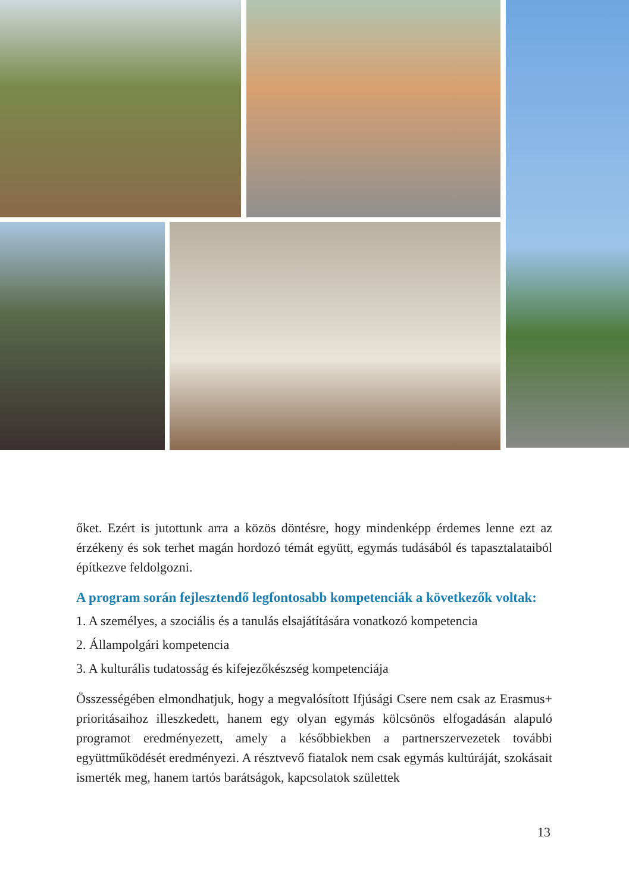őket. Ezért is jutottunk arra a közös döntésre, hogy mindenképp érdemes lenne ezt az érzékeny és sok terhet magán hordozó témát együtt, egymás tudásából és tapasztalataiból építkezve feldolgozni.
A program során fejlesztendő legfontosabb kompetenciák a következők voltak:
1. A személyes, a szociális és a tanulás elsajátítására vonatkozó kompetencia
2. Állampolgári kompetencia
3. A kulturális tudatosság és kifejezőkészség kompetenciája
Összességében elmondhatjuk, hogy a megvalósított Ifjúsági Csere nem csak az Erasmus+ prioritásaihoz illeszkedett, hanem egy olyan egymás kölcsönös elfoga­dásán alapuló programot eredményezett, amely a későbbiekben a partnerszerveze­tek további együttműködését eredményezi. A résztvevő fiatalok nem csak egymás kultúráját, szokásait ismerték meg, hanem tartós barátságok, kapcsolatok születtek
13